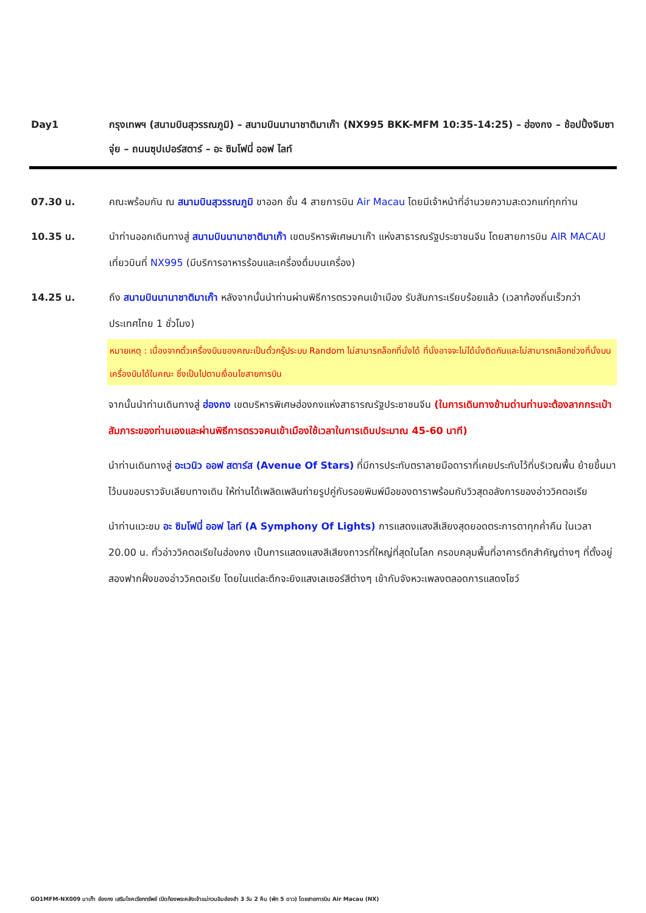Day1 กรุงเทพฯ (สนามบินสุวรรณภูมิ) – สนามบินนานาชาติมาเก๊า (NX995 BKK-MFM 10:35-14:25) – ฮ่องกง – ช้อปปิ้งจิมซาจุ่ย – ถนนซุปเปอร์สตาร์ – อะ ซิมโฟนี่ ออฟ ไลท์
07.30 น. คณะพร้อมกัน ณ สนามบินสุวรรณภูมิ ขาออก ชั้น 4 สายการบิน Air Macau โดยมีเจ้าหน้าที่อำนวยความสะดวกแก่ทุกท่าน
10.35 น. นำท่านออกเดินทางสู่ สนามบินนานาชาติมาเก๊า เขตบริหารพิเศษมาเก๊า แห่งสาธารณรัฐประชาชนจีน โดยสายการบิน AIR MACAU เที่ยวบินที่ NX995 (มีบริการอาหารร้อนและเครื่องดื่มบนเครื่อง)
14.25 น. ถึง สนามบินนานาชาติมาเก๊า หลังจากนั้นนำท่านผ่านพิธีการตรวจคนเข้าเมือง รับสัมภาระเรียบร้อยแล้ว (เวลาท้องถิ่นเร็วกว่าประเทศไทย 1 ชั่วโมง)
หมายเหตุ : เนื่องจากตั๋วเครื่องบินของคณะเป็นตั๋วกรุ๊ประบบ Random ไม่สามารถล็อกที่นั่งได้ ที่นั่งอาจจะไม่ได้นั่งติดกันและไม่สามารถเลือกช่วงที่นั่งบนเครื่องบินได้ในคณะ ซึ่งเป็นไปตามเงื่อนไขสายการบิน
จากนั้นนำท่านเดินทางสู่ ฮ่องกง เขตบริหารพิเศษฮ่องกงแห่งสาธารณรัฐประชาชนจีน (ในการเดินทางข้ามด่านท่านจะต้องลากกระเป๋าสัมภาระของท่านเองและผ่านพิธีการตรวจคนเข้าเมืองใช้เวลาในการเดินประมาณ 45-60 นาที)
นำท่านเดินทางสู่ อะเวนิว ออฟ สตาร์ส (Avenue Of Stars) ที่มีการประทับตราลายมือดาราที่เคยประทับไว้ที่บริเวณพื้น ย้ายขึ้นมาไว้บนขอบราวจับเลียบทางเดิน ให้ท่านได้เพลิดเพลินถ่ายรูปคู่กับรอยพิมพ์มือของดาราพร้อมกับวิวสุดอลังการของอ่าววิคตอเรีย
นำท่านแวะชม อะ ซิมโฟนี่ ออฟ ไลท์ (A Symphony Of Lights) การแสดงแสงสีเสียงสุดยอดตระการตาทุกค่ำคืน ในเวลา 20.00 น. ทั่วอ่าววิคตอเรียในฮ่องกง เป็นการแสดงแสงสีเสียงถาวรที่ใหญ่ที่สุดในโลก ครอบคลุมพื้นที่อาคารตึกสำคัญต่างๆ ที่ตั้งอยู่สองฟากฝั่งของอ่าววิคตอเรีย โดยในแต่ละตึกจะยิงแสงเลเซอร์สีต่างๆ เข้ากับจังหวะเพลงตลอดการแสดงโชว์
GO1MFM-NX009 มาเก๊า ฮ่องกง เสริมโชคเรียกทรัพย์ เปิดท้องพระคลังเจ้าแม่กวนอิมฮ่องฮำ 3 วัน 2 คืน (พัก 5 ดาว) โดยสายการบิน Air Macau (NX)